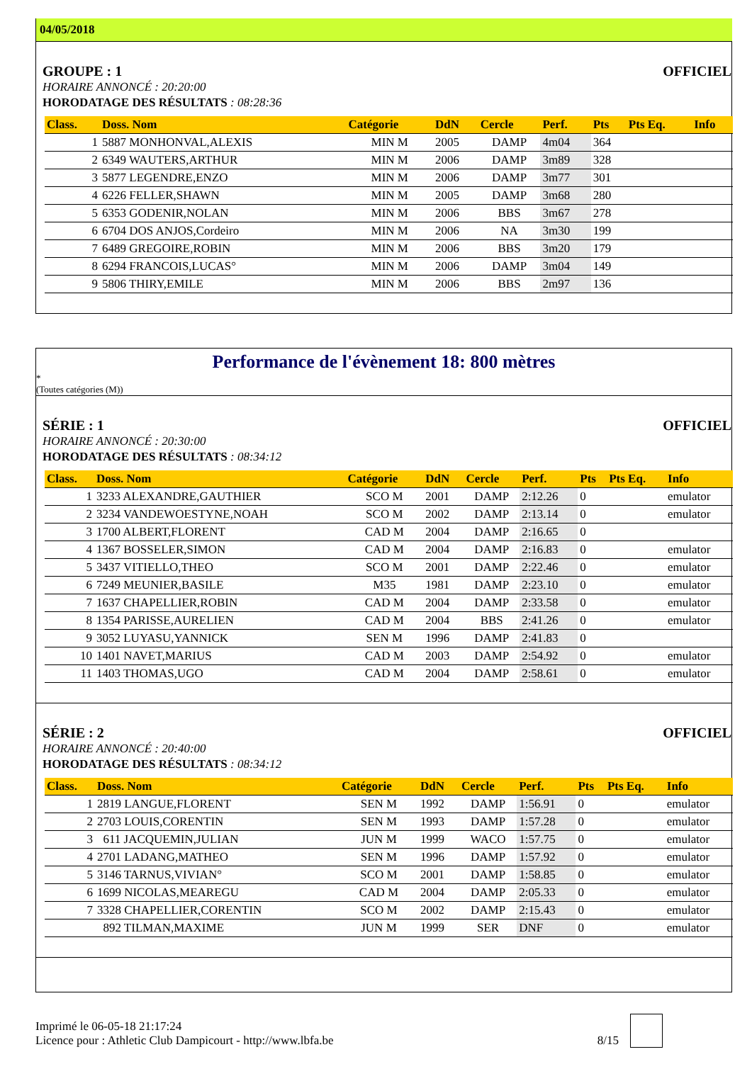04/05/2018
GROUPE : 1 OFFICIEL
HORAIRE ANNONCÉ : 20:20:00
HORODATAGE DES RÉSULTATS : 08:28:36
| Class. | Doss. Nom | Catégorie | DdN | Cercle | Perf. | Pts | Pts Eq. | Info |
| --- | --- | --- | --- | --- | --- | --- | --- | --- |
| 1 | 5887 MONHONVAL,ALEXIS | MIN M | 2005 | DAMP | 4m04 | 364 | | |
| 2 | 6349 WAUTERS,ARTHUR | MIN M | 2006 | DAMP | 3m89 | 328 | | |
| 3 | 5877 LEGENDRE,ENZO | MIN M | 2006 | DAMP | 3m77 | 301 | | |
| 4 | 6226 FELLER,SHAWN | MIN M | 2005 | DAMP | 3m68 | 280 | | |
| 5 | 6353 GODENIR,NOLAN | MIN M | 2006 | BBS | 3m67 | 278 | | |
| 6 | 6704 DOS ANJOS,Cordeiro | MIN M | 2006 | NA | 3m30 | 199 | | |
| 7 | 6489 GREGOIRE,ROBIN | MIN M | 2006 | BBS | 3m20 | 179 | | |
| 8 | 6294 FRANCOIS,LUCAS° | MIN M | 2006 | DAMP | 3m04 | 149 | | |
| 9 | 5806 THIRY,EMILE | MIN M | 2006 | BBS | 2m97 | 136 | | |
Performance de l'évènement 18: 800 mètres
*
(Toutes catégories (M))
SÉRIE : 1 OFFICIEL
HORAIRE ANNONCÉ : 20:30:00
HORODATAGE DES RÉSULTATS : 08:34:12
| Class. | Doss. Nom | Catégorie | DdN | Cercle | Perf. | Pts | Pts Eq. | Info |
| --- | --- | --- | --- | --- | --- | --- | --- | --- |
| 1 | 3233 ALEXANDRE,GAUTHIER | SCO M | 2001 | DAMP | 2:12.26 | 0 | | emulator |
| 2 | 3234 VANDEWOESTYNE,NOAH | SCO M | 2002 | DAMP | 2:13.14 | 0 | | emulator |
| 3 | 1700 ALBERT,FLORENT | CAD M | 2004 | DAMP | 2:16.65 | 0 | | |
| 4 | 1367 BOSSELER,SIMON | CAD M | 2004 | DAMP | 2:16.83 | 0 | | emulator |
| 5 | 3437 VITIELLO,THEO | SCO M | 2001 | DAMP | 2:22.46 | 0 | | emulator |
| 6 | 7249 MEUNIER,BASILE | M35 | 1981 | DAMP | 2:23.10 | 0 | | emulator |
| 7 | 1637 CHAPELLIER,ROBIN | CAD M | 2004 | DAMP | 2:33.58 | 0 | | emulator |
| 8 | 1354 PARISSE,AURELIEN | CAD M | 2004 | BBS | 2:41.26 | 0 | | emulator |
| 9 | 3052 LUYASU,YANNICK | SEN M | 1996 | DAMP | 2:41.83 | 0 | | |
| 10 | 1401 NAVET,MARIUS | CAD M | 2003 | DAMP | 2:54.92 | 0 | | emulator |
| 11 | 1403 THOMAS,UGO | CAD M | 2004 | DAMP | 2:58.61 | 0 | | emulator |
SÉRIE : 2 OFFICIEL
HORAIRE ANNONCÉ : 20:40:00
HORODATAGE DES RÉSULTATS : 08:34:12
| Class. | Doss. Nom | Catégorie | DdN | Cercle | Perf. | Pts | Pts Eq. | Info |
| --- | --- | --- | --- | --- | --- | --- | --- | --- |
| 1 | 2819 LANGUE,FLORENT | SEN M | 1992 | DAMP | 1:56.91 | 0 | | emulator |
| 2 | 2703 LOUIS,CORENTIN | SEN M | 1993 | DAMP | 1:57.28 | 0 | | emulator |
| 3 | 611 JACQUEMIN,JULIAN | JUN M | 1999 | WACO | 1:57.75 | 0 | | emulator |
| 4 | 2701 LADANG,MATHEO | SEN M | 1996 | DAMP | 1:57.92 | 0 | | emulator |
| 5 | 3146 TARNUS,VIVIAN° | SCO M | 2001 | DAMP | 1:58.85 | 0 | | emulator |
| 6 | 1699 NICOLAS,MEAREGU | CAD M | 2004 | DAMP | 2:05.33 | 0 | | emulator |
| 7 | 3328 CHAPELLIER,CORENTIN | SCO M | 2002 | DAMP | 2:15.43 | 0 | | emulator |
| | 892 TILMAN,MAXIME | JUN M | 1999 | SER | DNF | 0 | | emulator |
Imprimé le 06-05-18 21:17:24
Licence pour : Athletic Club Dampicourt - http://www.lbfa.be
8/15